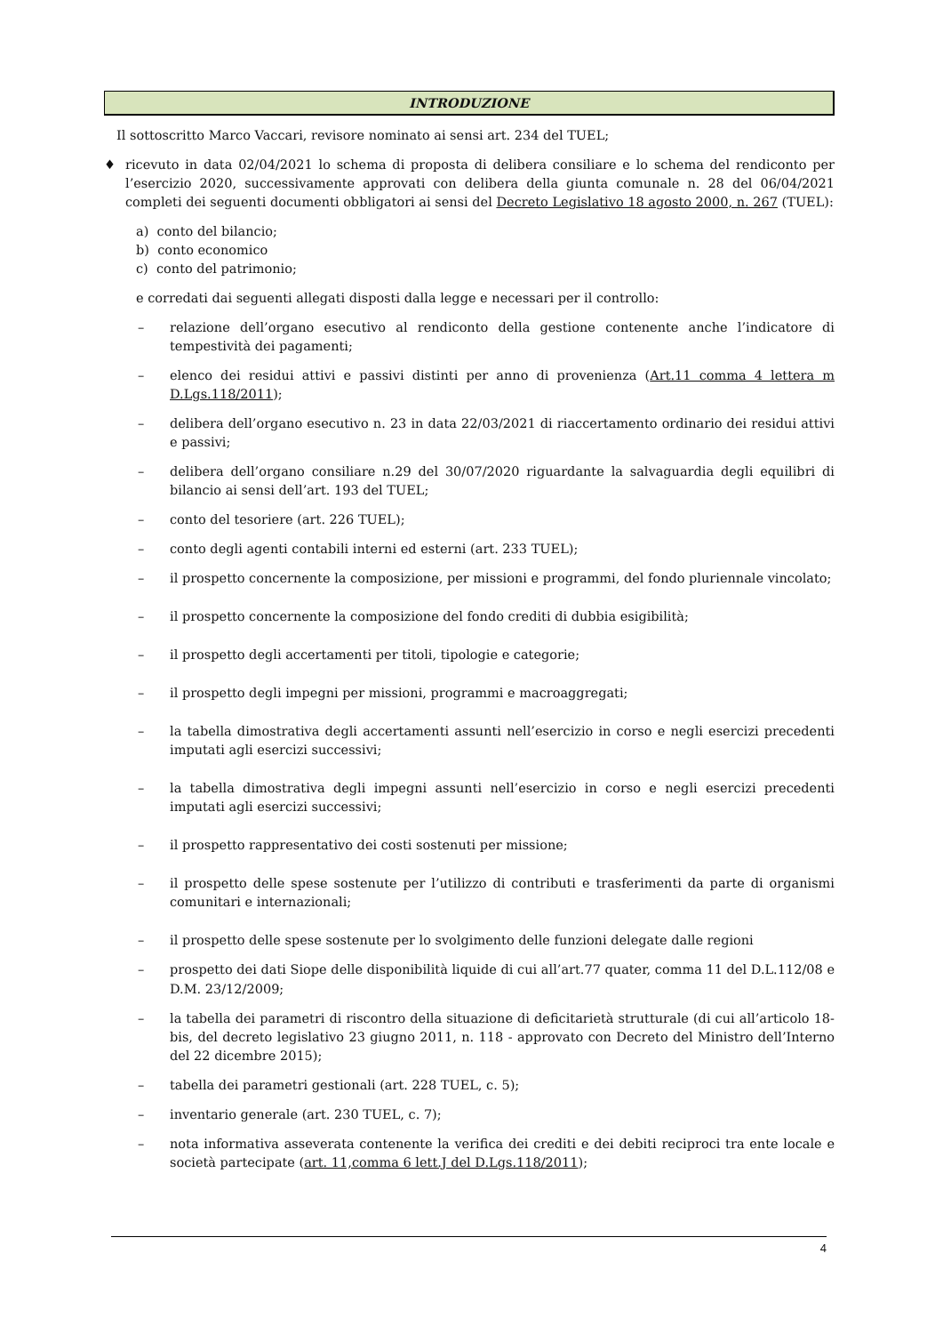INTRODUZIONE
Il sottoscritto Marco Vaccari, revisore nominato ai sensi art. 234 del TUEL;
♦ ricevuto in data 02/04/2021 lo schema di proposta di delibera consiliare e lo schema del rendiconto per l’esercizio 2020, successivamente approvati con delibera della giunta comunale n. 28 del 06/04/2021 completi dei seguenti documenti obbligatori ai sensi del Decreto Legislativo 18 agosto 2000, n. 267 (TUEL):
a) conto del bilancio;
b) conto economico
c) conto del patrimonio;
e corredati dai seguenti allegati disposti dalla legge e necessari per il controllo:
– relazione dell’organo esecutivo al rendiconto della gestione contenente anche l’indicatore di tempestività dei pagamenti;
– elenco dei residui attivi e passivi distinti per anno di provenienza (Art.11 comma 4 lettera m D.Lgs.118/2011);
– delibera dell’organo esecutivo n. 23 in data 22/03/2021 di riaccertamento ordinario dei residui attivi e passivi;
– delibera dell’organo consiliare n.29 del 30/07/2020 riguardante la salvaguardia degli equilibri di bilancio ai sensi dell’art. 193 del TUEL;
– conto del tesoriere (art. 226 TUEL);
– conto degli agenti contabili interni ed esterni (art. 233 TUEL);
– il prospetto concernente la composizione, per missioni e programmi, del fondo pluriennale vincolato;
– il prospetto concernente la composizione del fondo crediti di dubbia esigibilità;
– il prospetto degli accertamenti per titoli, tipologie e categorie;
– il prospetto degli impegni per missioni, programmi e macroaggregati;
– la tabella dimostrativa degli accertamenti assunti nell’esercizio in corso e negli esercizi precedenti imputati agli esercizi successivi;
– la tabella dimostrativa degli impegni assunti nell’esercizio in corso e negli esercizi precedenti imputati agli esercizi successivi;
– il prospetto rappresentativo dei costi sostenuti per missione;
– il prospetto delle spese sostenute per l’utilizzo di contributi e trasferimenti da parte di organismi comunitari e internazionali;
– il prospetto delle spese sostenute per lo svolgimento delle funzioni delegate dalle regioni
– prospetto dei dati Siope delle disponibilità liquide di cui all’art.77 quater, comma 11 del D.L.112/08 e D.M. 23/12/2009;
– la tabella dei parametri di riscontro della situazione di deficitarietà strutturale (di cui all’articolo 18-bis, del decreto legislativo 23 giugno 2011, n. 118 - approvato con Decreto del Ministro dell’Interno del 22 dicembre 2015);
– tabella dei parametri gestionali (art. 228 TUEL, c. 5);
– inventario generale (art. 230 TUEL, c. 7);
– nota informativa asseverata contenente la verifica dei crediti e dei debiti reciproci tra ente locale e società partecipate (art. 11,comma 6 lett.J del D.Lgs.118/2011);
4